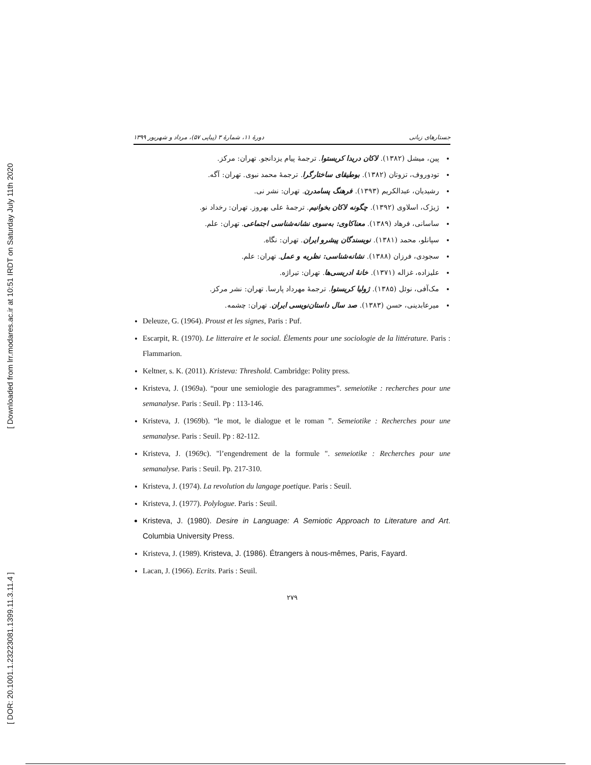[ Downloaded from lrr.modares.ac.ir at 10:51 IRDT on Saturday July 11th 2020
[ DOR: 20.1001.1.23223081.1399.11.3.11.4 ]
دورهٔ ۱۱، شمارهٔ ۳ (پیاپی ۵۷)، مرداد و شهریور ۱۳۹۹ جستارهای زبانی
پین، میشل (۱۳۸۲). لاکان دریدا کریستوا. ترجمهٔ پیام یزدانجو. تهران: مرکز.
تودوروف، تزوتان (۱۳۸۲). بوطیقای ساختارگرا. ترجمهٔ محمد نبوی. تهران: آگه.
رشیدیان، عبدالکریم (۱۳۹۳). فرهنگ پسامدرن. تهران: نشر نی.
ژیژک، اسلاوی (۱۳۹۲). چگونه لاکان بخوانیم. ترجمهٔ علی بهروز. تهران: رخداد نو.
ساسانی، فرهاد (۱۳۸۹). معناکاوی: به‌سوی نشانه‌شناسی اجتماعی. تهران: علم.
سپانلو، محمد (۱۳۸۱). نویسندگان پیشرو ایران. تهران: نگاه.
سجودی، فرزان (۱۳۸۸). نشانه‌شناسی: نظریه و عمل. تهران: علم.
علیزاده، غزاله (۱۳۷۱). خانهٔ ادریسی‌ها. تهران: تیراژه.
مک‌آفی، نوئل (۱۳۸۵). ژولیا کریستوا. ترجمهٔ مهرداد پارسا. تهران: نشر مرکز.
میرعابدینی، حسن (۱۳۸۳). صد سال داستان‌نویسی ایران. تهران: چشمه.
Deleuze, G. (1964). Proust et les signes, Paris : Puf.
Escarpit, R. (1970). Le litteraire et le social. Élements pour une sociologie de la littérature. Paris : Flammarion.
Keltner, s. K. (2011). Kristeva: Threshold. Cambridge: Polity press.
Kristeva, J. (1969a). “pour une semiologie des paragrammes”. semeiotike : recherches pour une semanalyse. Paris : Seuil. Pp : 113-146.
Kristeva, J. (1969b). “le mot, le dialogue et le roman ”. Semeiotike : Recherches pour une semanalyse. Paris : Seuil. Pp : 82-112.
Kristeva, J. (1969c). "l’engendrement de la formule ". semeiotike : Recherches pour une semanalyse. Paris : Seuil. Pp. 217-310.
Kristeva, J. (1974). La revolution du langage poetique. Paris : Seuil.
Kristeva, J. (1977). Polylogue. Paris : Seuil.
Kristeva, J. (1980). Desire in Language: A Semiotic Approach to Literature and Art. Columbia University Press.
Kristeva, J. (1989). Kristeva, J. (1986). Étrangers à nous-mêmes, Paris, Fayard.
Lacan, J. (1966). Ecrits. Paris : Seuil.
۲۷۹